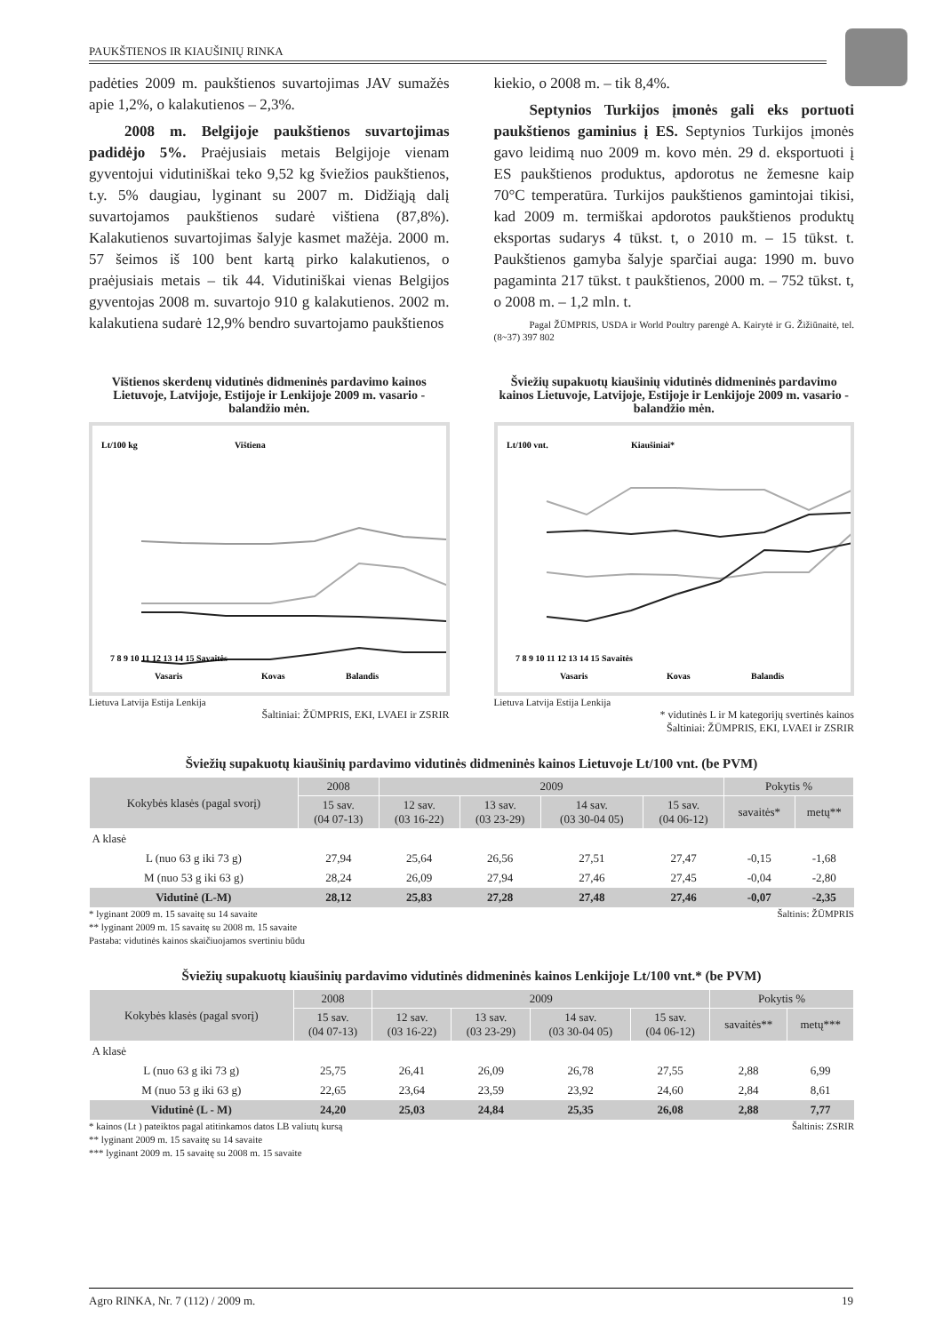PAUKŠTIENOS IR KIAUŠINIŲ RINKA
padėties 2009 m. paukštienos suvartojimas JAV sumažės apie 1,2%, o kalakutienos – 2,3%.
2008 m. Belgijoje paukštienos suvartojimas padidėjo 5%. Praėjusiais metais Belgijoje vienam gyventojui vidutiniškai teko 9,52 kg šviežios paukštienos, t.y. 5% daugiau, lyginant su 2007 m. Didžiąją dalį suvartojamos paukštienos sudarė vištiena (87,8%). Kalakutienos suvartojimas šalyje kasmet mažėja. 2000 m. 57 šeimos iš 100 bent kartą pirko kalakutienos, o praėjusiais metais – tik 44. Vidutiniškai vienas Belgijos gyventojas 2008 m. suvartojo 910 g kalakutienos. 2002 m. kalakutiena sudarė 12,9% bendro suvartojamo paukštienos
kiekio, o 2008 m. – tik 8,4%.
Septynios Turkijos įmonės gali eks portuoti paukštienos gaminius į ES. Septynios Turkijos įmonės gavo leidimą nuo 2009 m. kovo mėn. 29 d. eksportuoti į ES paukštienos produktus, apdorotus ne žemesne kaip 70°C temperatūra. Turkijos paukštienos gamintojai tikisi, kad 2009 m. termiškai apdorotos paukštienos produktų eksportas sudarys 4 tūkst. t, o 2010 m. – 15 tūkst. t. Paukštienos gamyba šalyje sparčiai auga: 1990 m. buvo pagaminta 217 tūkst. t paukštienos, 2000 m. – 752 tūkst. t, o 2008 m. – 1,2 mln. t.
Pagal ŽŪMPRIS, USDA ir World Poultry parengė A. Kairytė ir G. Žižiūnaitė, tel. (8~37) 397 802
Vištienos skerdenų vidutinės didmeninės pardavimo kainos Lietuvoje, Latvijoje, Estijoje ir Lenkijoje 2009 m. vasario - balandžio mėn.
Lt/100 kg
Vištiena
7 8 9 10 11 12 13 14 15 Savaitės
Vasaris
Kovas
Balandis
Lietuva Latvija Estija Lenkija
Šaltiniai: ŽŪMPRIS, EKI, LVAEI ir ZSRIR
Šviežių supakuotų kiaušinių vidutinės didmeninės pardavimo kainos Lietuvoje, Latvijoje, Estijoje ir Lenkijoje 2009 m. vasario - balandžio mėn.
Lt/100 vnt.
Kiaušiniai*
7 8 9 10 11 12 13 14 15 Savaitės
Vasaris
Kovas
Balandis
Lietuva Latvija Estija Lenkija
* vidutinės L ir M kategorijų svertinės kainos
Šaltiniai: ŽŪMPRIS, EKI, LVAEI ir ZSRIR
Šviežių supakuotų kiaušinių pardavimo vidutinės didmeninės kainos Lietuvoje Lt/100 vnt. (be PVM)
| Kokybės klasės (pagal svorį) | 2008 | 2009 | | | | Pokytis % | |
| --- | --- | --- | --- | --- | --- | --- | --- |
| | 15 sav. (04 07-13) | 12 sav. (03 16-22) | 13 sav. (03 23-29) | 14 sav. (03 30-04 05) | 15 sav. (04 06-12) | savaitės* | metų** |
| A klasė | | | | | | | |
| L (nuo 63 g iki 73 g) | 27,94 | 25,64 | 26,56 | 27,51 | 27,47 | -0,15 | -1,68 |
| M (nuo 53 g iki 63 g) | 28,24 | 26,09 | 27,94 | 27,46 | 27,45 | -0,04 | -2,80 |
| Vidutinė (L-M) | 28,12 | 25,83 | 27,28 | 27,48 | 27,46 | -0,07 | -2,35 |
Šaltinis: ŽŪMPRIS * lyginant 2009 m. 15 savaitę su 14 savaite
** lyginant 2009 m. 15 savaitę su 2008 m. 15 savaite
Pastaba: vidutinės kainos skaičiuojamos svertiniu būdu
Šviežių supakuotų kiaušinių pardavimo vidutinės didmeninės kainos Lenkijoje Lt/100 vnt.* (be PVM)
| Kokybės klasės (pagal svorį) | 2008 | 2009 | | | | Pokytis % | |
| --- | --- | --- | --- | --- | --- | --- | --- |
| | 15 sav. (04 07-13) | 12 sav. (03 16-22) | 13 sav. (03 23-29) | 14 sav. (03 30-04 05) | 15 sav. (04 06-12) | savaitės** | metų*** |
| A klasė | | | | | | | |
| L (nuo 63 g iki 73 g) | 25,75 | 26,41 | 26,09 | 26,78 | 27,55 | 2,88 | 6,99 |
| M (nuo 53 g iki 63 g) | 22,65 | 23,64 | 23,59 | 23,92 | 24,60 | 2,84 | 8,61 |
| Vidutinė (L - M) | 24,20 | 25,03 | 24,84 | 25,35 | 26,08 | 2,88 | 7,77 |
Šaltinis: ZSRIR * kainos (Lt ) pateiktos pagal atitinkamos datos LB valiutų kursą
** lyginant 2009 m. 15 savaitę su 14 savaite
*** lyginant 2009 m. 15 savaitę su 2008 m. 15 savaite
Agro RINKA, Nr. 7 (112) / 2009 m. 19